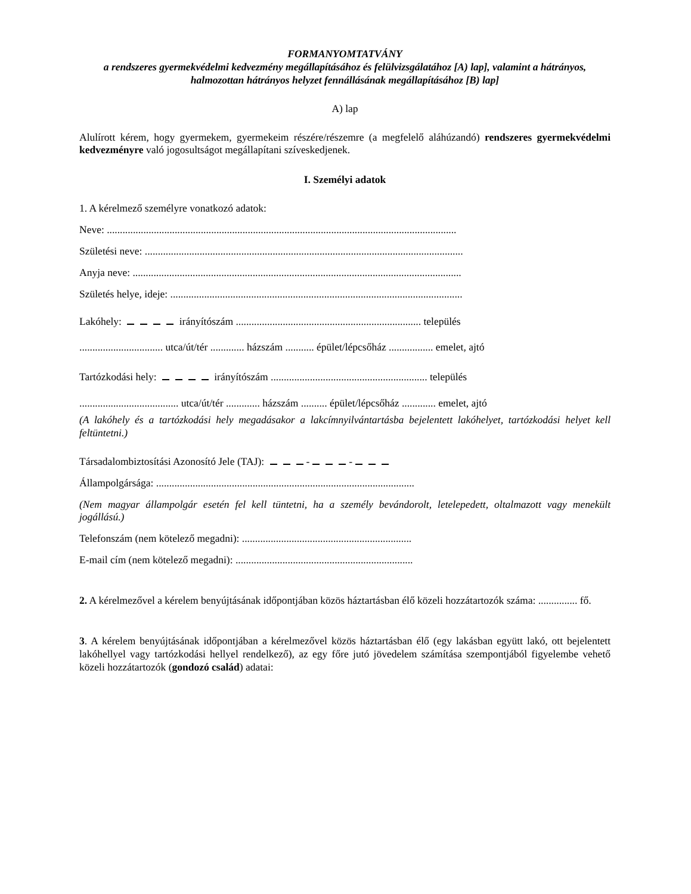FORMANYOMTATVÁNY
a rendszeres gyermekvédelmi kedvezmény megállapításához és felülvizsgálatához [A) lap], valamint a hátrányos, halmozottan hátrányos helyzet fennállásának megállapításához [B) lap]
A) lap
Alulírott kérem, hogy gyermekem, gyermekeim részére/részemre (a megfelelő aláhúzandó) rendszeres gyermekvédelmi kedvezményre való jogosultságot megállapítani szíveskedjenek.
I. Személyi adatok
1. A kérelmező személyre vonatkozó adatok:
Neve: ......................................................................................................................................
Születési neve: ..........................................................................................................................
Anyja neve: ..............................................................................................................................
Születés helye, ideje: ................................................................................................................
Lakóhely: irányítószám ....................................................................... település
................................ utca/út/tér ............. házszám ........... épület/lépcsőház ................. emelet, ajtó
Tartózkodási hely: irányítószám ............................................................ település
...................................... utca/út/tér ............. házszám .......... épület/lépcsőház ............. emelet, ajtó
(A lakóhely és a tartózkodási hely megadásakor a lakcímnyilvántartásba bejelentett lakóhelyet, tartózkodási helyet kell feltüntetni.)
Társadalombiztosítási Azonosító Jele (TAJ): - -
Állampolgársága: ...................................................................................................
(Nem magyar állampolgár esetén fel kell tüntetni, ha a személy bevándorolt, letelepedett, oltalmazott vagy menekült jogállású.)
Telefonszám (nem kötelező megadni): .................................................................
E-mail cím (nem kötelező megadni): ....................................................................
2. A kérelmezővel a kérelem benyújtásának időpontjában közös háztartásban élő közeli hozzátartozók száma: ............... fő.
3. A kérelem benyújtásának időpontjában a kérelmezővel közös háztartásban élő (egy lakásban együtt lakó, ott bejelentett lakóhellyel vagy tartózkodási hellyel rendelkező), az egy főre jutó jövedelem számítása szempontjából figyelembe vehető közeli hozzátartozók (gondozó család) adatai: